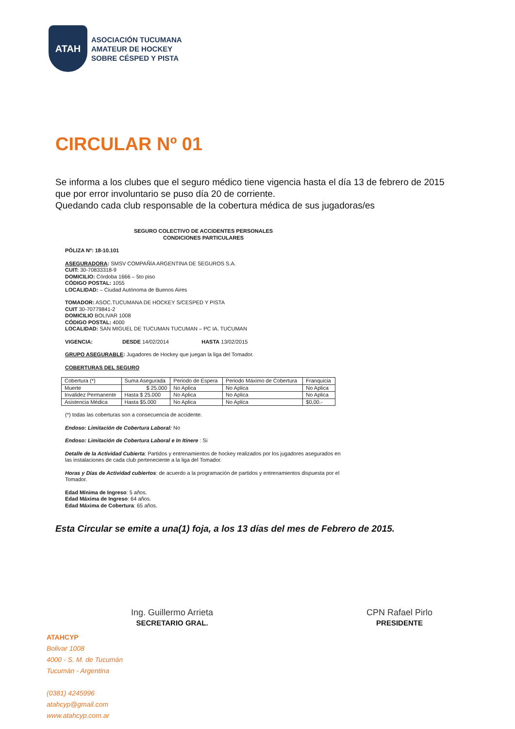ATAH
ASOCIACIÓN TUCUMANA
AMATEUR DE HOCKEY
SOBRE CÉSPED Y PISTA
CIRCULAR Nº 01
Se informa a los clubes que el seguro médico tiene vigencia hasta el día 13 de febrero de 2015 que por error involuntario se puso día 20 de corriente.
Quedando cada club responsable de la cobertura médica de sus jugadoras/es
SEGURO COLECTIVO DE ACCIDENTES PERSONALES
CONDICIONES PARTICULARES
PÓLIZA Nº: 18-10.101
ASEGURADORA: SMSV COMPAÑÍA ARGENTINA DE SEGUROS S.A.
CUIT: 30-70833318-9
DOMICILIO: Córdoba 1666 – 5to piso
CÓDIGO POSTAL: 1055
LOCALIDAD: – Ciudad Autónoma de Buenos Aires
TOMADOR: ASOC.TUCUMANA DE HOCKEY S/CESPED Y PISTA
CUIT 30-70779841-2
DOMICILIO BOLIVAR 1008
CÓDIGO POSTAL: 4000
LOCALIDAD: SAN MIGUEL DE TUCUMAN TUCUMAN – PC IA. TUCUMAN
VIGENCIA: DESDE 14/02/2014 HASTA 13/02/2015
GRUPO ASEGURABLE: Jugadores de Hockey que juegan la liga del Tomador.
COBERTURAS DEL SEGURO
| Cobertura (*) | Suma Asegurada | Periodo de Espera | Periodo Máximo de Cobertura | Franquicia |
| --- | --- | --- | --- | --- |
| Muerte | $ 25.000 | No Aplica | No Aplica | No Aplica |
| Invalidez Permanente | Hasta $ 25.000 | No Aplica | No Aplica | No Aplica |
| Asistencia Médica | Hasta $5.000 | No Aplica | No Aplica | $0,00.- |
(*) todas las coberturas son a consecuencia de accidente.
Endoso: Limitación de Cobertura Laboral: No
Endoso: Limitación de Cobertura Laboral e In Itinere : Si
Detalle de la Actividad Cubierta: Partidos y entrenamientos de hockey realizados por los jugadores asegurados en las instalaciones de cada club perteneciente a la liga del Tomador.
Horas y Días de Actividad cubiertos: de acuerdo a la programación de partidos y entrenamientos dispuesta por el Tomador.
Edad Mínima de Ingreso: 5 años.
Edad Máxima de Ingreso: 64 años.
Edad Máxima de Cobertura: 65 años.
Esta Circular se emite a una(1) foja, a los 13 días del mes de Febrero de 2015.
Ing. Guillermo Arrieta
SECRETARIO GRAL.
CPN Rafael Pirlo
PRESIDENTE
ATAHCYP
Bolivar 1008
4000 - S. M. de Tucumán
Tucumán - Argentina
(0381) 4245996
atahcyp@gmail.com
www.atahcyp.com.ar